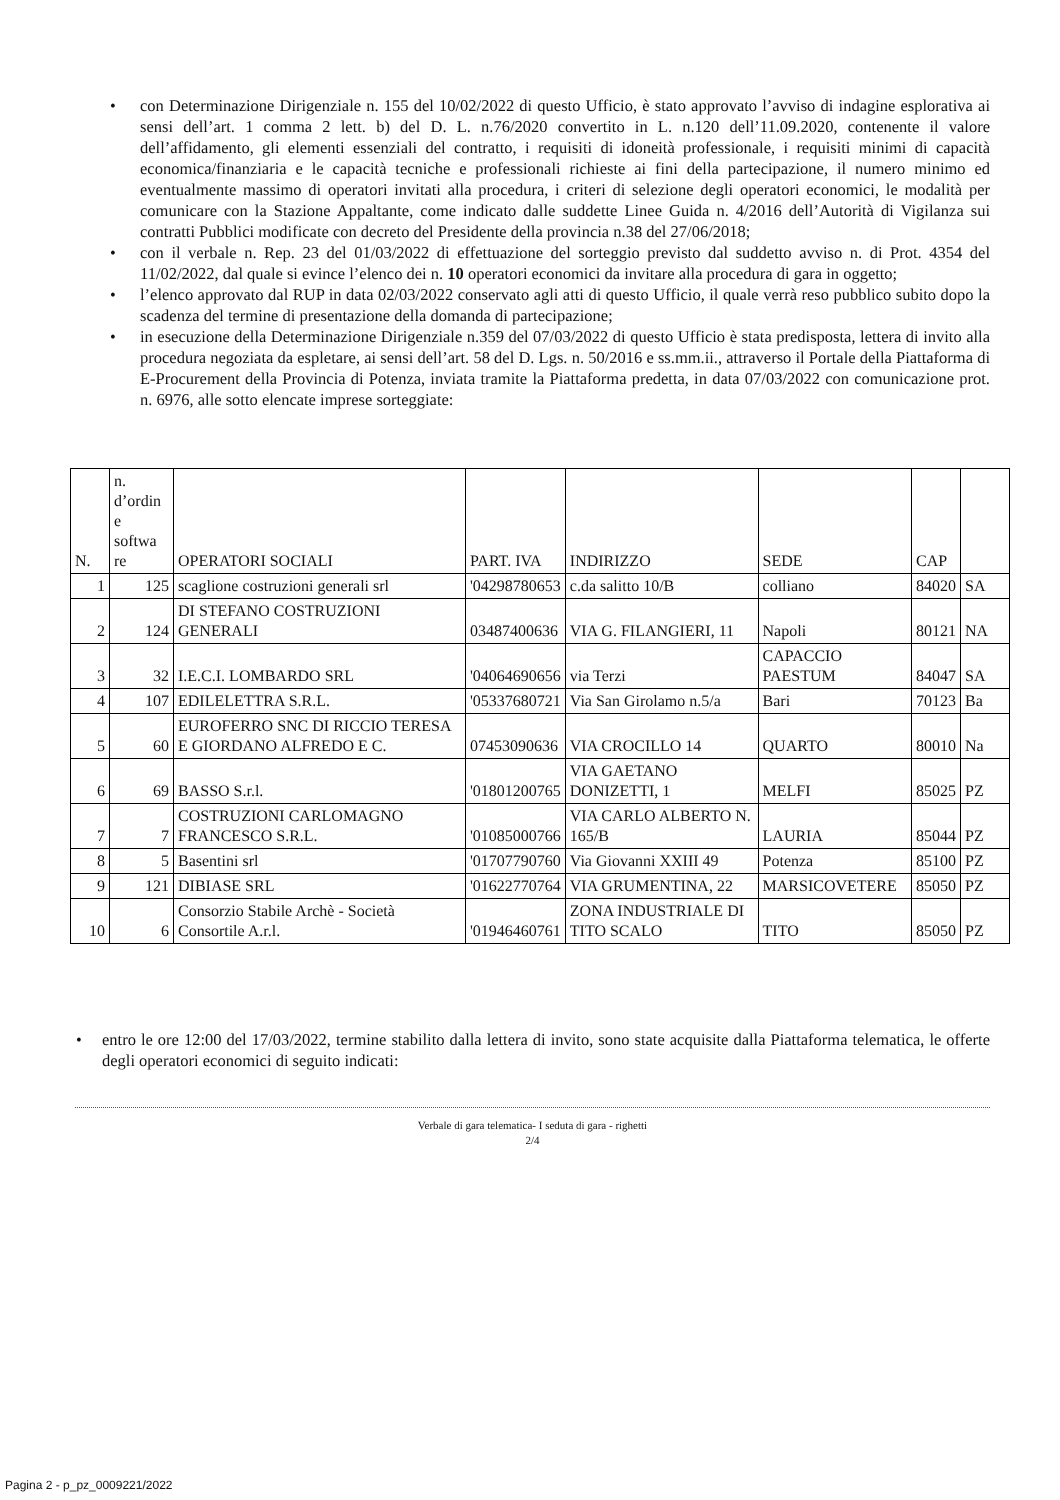• con Determinazione Dirigenziale n. 155 del 10/02/2022 di questo Ufficio, è stato approvato l’avviso di indagine esplorativa ai sensi dell’art. 1 comma 2 lett. b) del D. L. n.76/2020 convertito in L. n.120 dell’11.09.2020, contenente il valore dell’affidamento, gli elementi essenziali del contratto, i requisiti di idoneità professionale, i requisiti minimi di capacità economica/finanziaria e le capacità tecniche e professionali richieste ai fini della partecipazione, il numero minimo ed eventualmente massimo di operatori invitati alla procedura, i criteri di selezione degli operatori economici, le modalità per comunicare con la Stazione Appaltante, come indicato dalle suddette Linee Guida n. 4/2016 dell’Autorità di Vigilanza sui contratti Pubblici modificate con decreto del Presidente della provincia n.38 del 27/06/2018;
• con il verbale n. Rep. 23 del 01/03/2022 di effettuazione del sorteggio previsto dal suddetto avviso n. di Prot. 4354 del 11/02/2022, dal quale si evince l’elenco dei n. 10 operatori economici da invitare alla procedura di gara in oggetto;
• l’elenco approvato dal RUP in data 02/03/2022 conservato agli atti di questo Ufficio, il quale verrà reso pubblico subito dopo la scadenza del termine di presentazione della domanda di partecipazione;
• in esecuzione della Determinazione Dirigenziale n.359 del 07/03/2022 di questo Ufficio è stata predisposta, lettera di invito alla procedura negoziata da espletare, ai sensi dell’art. 58 del D. Lgs. n. 50/2016 e ss.mm.ii., attraverso il Portale della Piattaforma di E-Procurement della Provincia di Potenza, inviata tramite la Piattaforma predetta, in data 07/03/2022 con comunicazione prot. n. 6976, alle sotto elencate imprese sorteggiate:
| N. | n. d’ordin e softwa re | OPERATORI SOCIALI | PART. IVA | INDIRIZZO | SEDE | CAP | |
| 1 | 125 | scaglione costruzioni generali srl | '04298780653 | c.da salitto 10/B | colliano | 84020 | SA |
| 2 | 124 | DI STEFANO COSTRUZIONI GENERALI | 03487400636 | VIA G. FILANGIERI, 11 | Napoli | 80121 | NA |
| 3 | 32 | I.E.C.I. LOMBARDO SRL | '04064690656 | via Terzi | CAPACCIO PAESTUM | 84047 | SA |
| 4 | 107 | EDILELETTRA S.R.L. | '05337680721 | Via San Girolamo n.5/a | Bari | 70123 | Ba |
| 5 | 60 | EUROFERRO SNC DI RICCIO TERESA E GIORDANO ALFREDO E C. | 07453090636 | VIA CROCILLO 14 | QUARTO | 80010 | Na |
| 6 | 69 | BASSO S.r.l. | '01801200765 | VIA GAETANO DONIZETTI, 1 | MELFI | 85025 | PZ |
| 7 | 7 | COSTRUZIONI CARLOMAGNO FRANCESCO S.R.L. | '01085000766 | VIA CARLO ALBERTO N. 165/B | LAURIA | 85044 | PZ |
| 8 | 5 | Basentini srl | '01707790760 | Via Giovanni XXIII 49 | Potenza | 85100 | PZ |
| 9 | 121 | DIBIASE SRL | '01622770764 | VIA GRUMENTINA, 22 | MARSICOVETERE | 85050 | PZ |
| 10 | 6 | Consorzio Stabile Archè - Società Consortile A.r.l. | '01946460761 | ZONA INDUSTRIALE DI TITO SCALO | TITO | 85050 | PZ |
• entro le ore 12:00 del 17/03/2022, termine stabilito dalla lettera di invito, sono state acquisite dalla Piattaforma telematica, le offerte degli operatori economici di seguito indicati:
Verbale di gara telematica- I seduta di gara - righetti
2/4
Pagina 2 - p_pz_0009221/2022